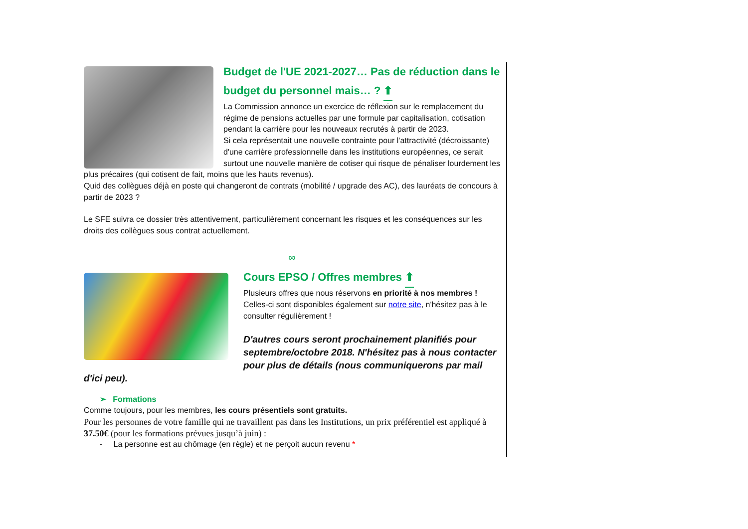Budget de l'UE 2021-2027… Pas de réduction dans le budget du personnel mais… ? ⬆
La Commission annonce un exercice de réflexion sur le remplacement du régime de pensions actuelles par une formule par capitalisation, cotisation pendant la carrière pour les nouveaux recrutés à partir de 2023.
Si cela représentait une nouvelle contrainte pour l'attractivité (décroissante) d'une carrière professionnelle dans les institutions européennes, ce serait surtout une nouvelle manière de cotiser qui risque de pénaliser lourdement les plus précaires (qui cotisent de fait, moins que les hauts revenus).
Quid des collègues déjà en poste qui changeront de contrats (mobilité / upgrade des AC), des lauréats de concours à partir de 2023 ?
Le SFE suivra ce dossier très attentivement, particulièrement concernant les risques et les conséquences sur les droits des collègues sous contrat actuellement.
∞
Cours EPSO / Offres membres ⬆
Plusieurs offres que nous réservons en priorité à nos membres !
Celles-ci sont disponibles également sur notre site, n'hésitez pas à le consulter régulièrement !
D'autres cours seront prochainement planifiés pour septembre/octobre 2018. N'hésitez pas à nous contacter pour plus de détails (nous communiquerons par mail d'ici peu).
➢ Formations
Comme toujours, pour les membres, les cours présentiels sont gratuits.
Pour les personnes de votre famille qui ne travaillent pas dans les Institutions, un prix préférentiel est appliqué à 37.50€ (pour les formations prévues jusqu’à juin) :
- La personne est au chômage (en règle) et ne perçoit aucun revenu *